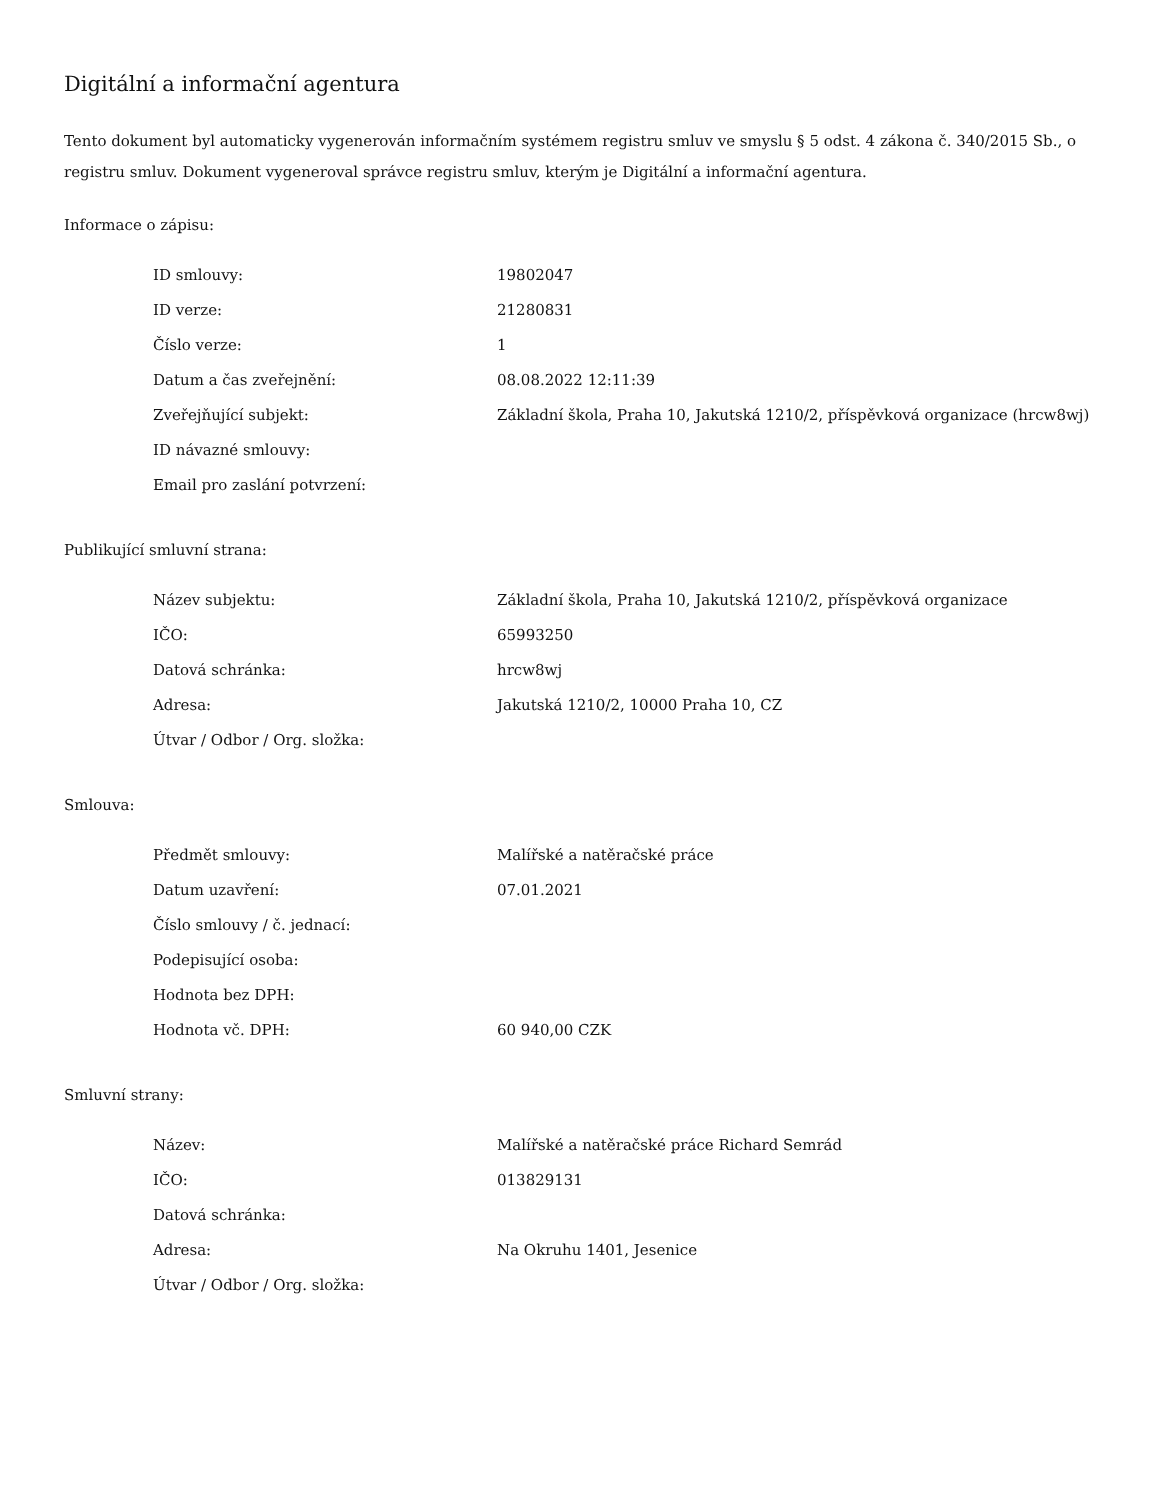Digitální a informační agentura
Tento dokument byl automaticky vygenerován informačním systémem registru smluv ve smyslu § 5 odst. 4 zákona č. 340/2015 Sb., o registru smluv. Dokument vygeneroval správce registru smluv, kterým je Digitální a informační agentura.
Informace o zápisu:
| ID smlouvy: | 19802047 |
| ID verze: | 21280831 |
| Číslo verze: | 1 |
| Datum a čas zveřejnění: | 08.08.2022 12:11:39 |
| Zveřejňující subjekt: | Základní škola, Praha 10, Jakutská 1210/2, příspěvková organizace (hrcw8wj) |
| ID návazné smlouvy: | |
| Email pro zaslání potvrzení: | |
Publikující smluvní strana:
| Název subjektu: | Základní škola, Praha 10, Jakutská 1210/2, příspěvková organizace |
| IČO: | 65993250 |
| Datová schránka: | hrcw8wj |
| Adresa: | Jakutská 1210/2, 10000 Praha 10, CZ |
| Útvar / Odbor / Org. složka: | |
Smlouva:
| Předmět smlouvy: | Malířské a natěračské práce |
| Datum uzavření: | 07.01.2021 |
| Číslo smlouvy / č. jednací: | |
| Podepisující osoba: | |
| Hodnota bez DPH: | |
| Hodnota vč. DPH: | 60 940,00 CZK |
Smluvní strany:
| Název: | Malířské a natěračské práce Richard Semrád |
| IČO: | 013829131 |
| Datová schránka: | |
| Adresa: | Na Okruhu 1401, Jesenice |
| Útvar / Odbor / Org. složka: | |